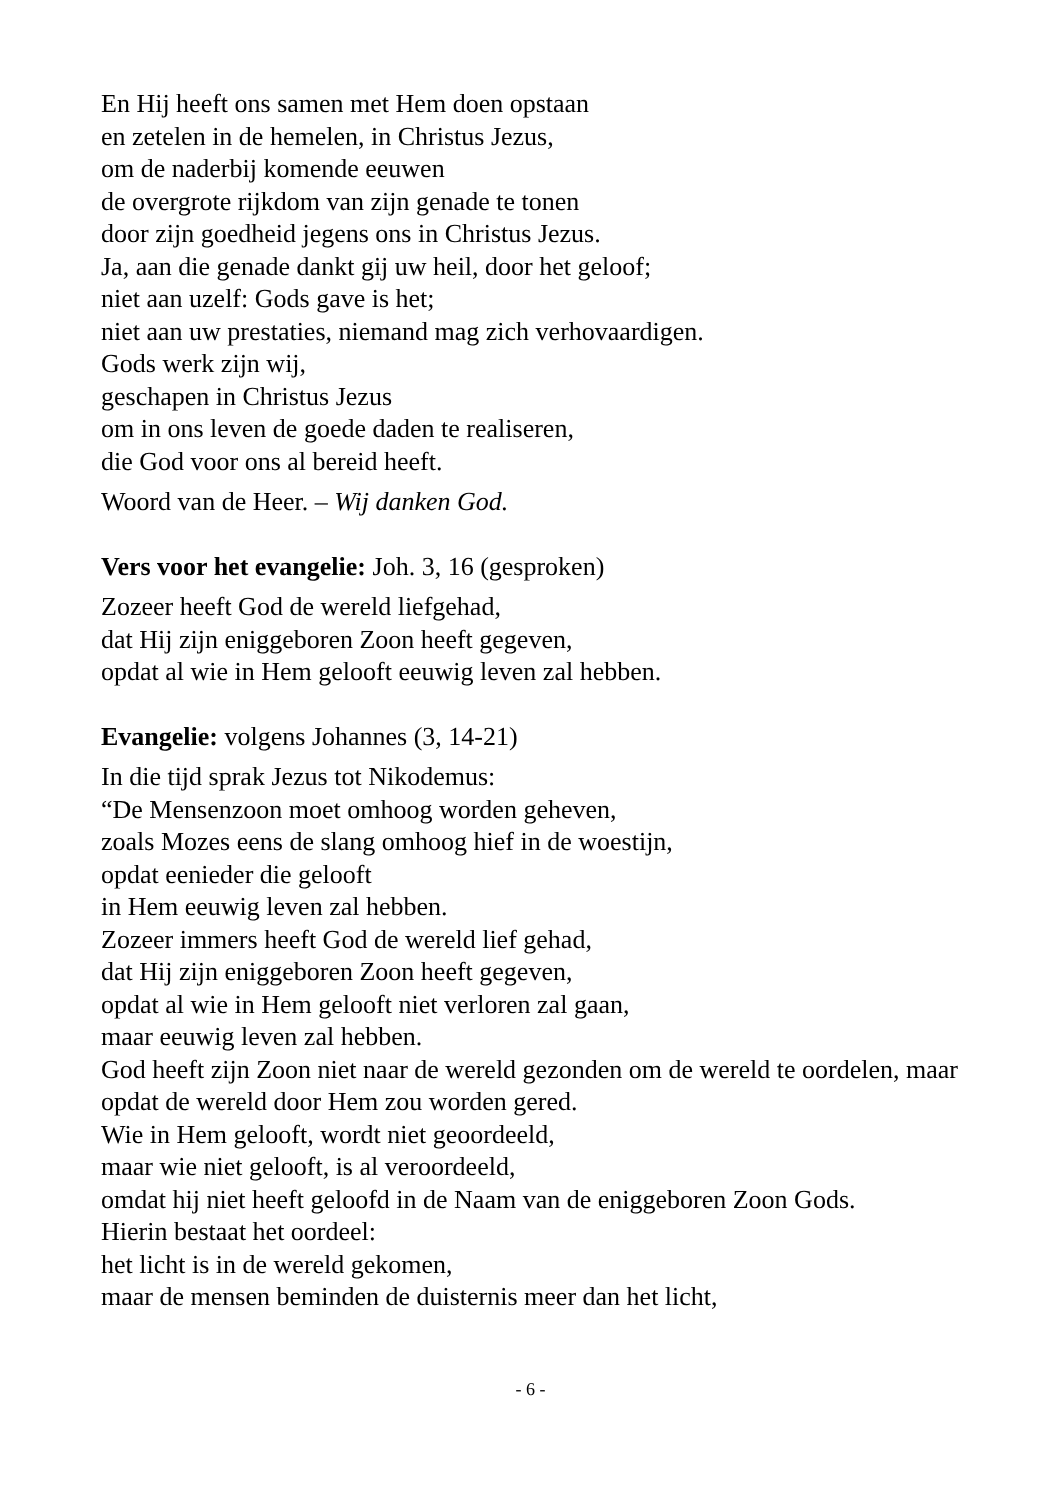En Hij heeft ons samen met Hem doen opstaan
en zetelen in de hemelen, in Christus Jezus,
om de naderbij komende eeuwen
de overgrote rijkdom van zijn genade te tonen
door zijn goedheid jegens ons in Christus Jezus.
Ja, aan die genade dankt gij uw heil, door het geloof;
niet aan uzelf: Gods gave is het;
niet aan uw prestaties, niemand mag zich verhovaardigen.
Gods werk zijn wij,
geschapen in Christus Jezus
om in ons leven de goede daden te realiseren,
die God voor ons al bereid heeft.
Woord van de Heer. – Wij danken God.
Vers voor het evangelie: Joh. 3, 16 (gesproken)
Zozeer heeft God de wereld liefgehad,
dat Hij zijn eniggeboren Zoon heeft gegeven,
opdat al wie in Hem gelooft eeuwig leven zal hebben.
Evangelie: volgens Johannes (3, 14-21)
In die tijd sprak Jezus tot Nikodemus:
“De Mensenzoon moet omhoog worden geheven,
zoals Mozes eens de slang omhoog hief in de woestijn,
opdat eenieder die gelooft
in Hem eeuwig leven zal hebben.
Zozeer immers heeft God de wereld lief gehad,
dat Hij zijn eniggeboren Zoon heeft gegeven,
opdat al wie in Hem gelooft niet verloren zal gaan,
maar eeuwig leven zal hebben.
God heeft zijn Zoon niet naar de wereld gezonden om de wereld te oordelen, maar opdat de wereld door Hem zou worden gered.
Wie in Hem gelooft, wordt niet geoordeeld,
maar wie niet gelooft, is al veroordeeld,
omdat hij niet heeft geloofd in de Naam van de eniggeboren Zoon Gods.
Hierin bestaat het oordeel:
het licht is in de wereld gekomen,
maar de mensen beminden de duisternis meer dan het licht,
- 6 -